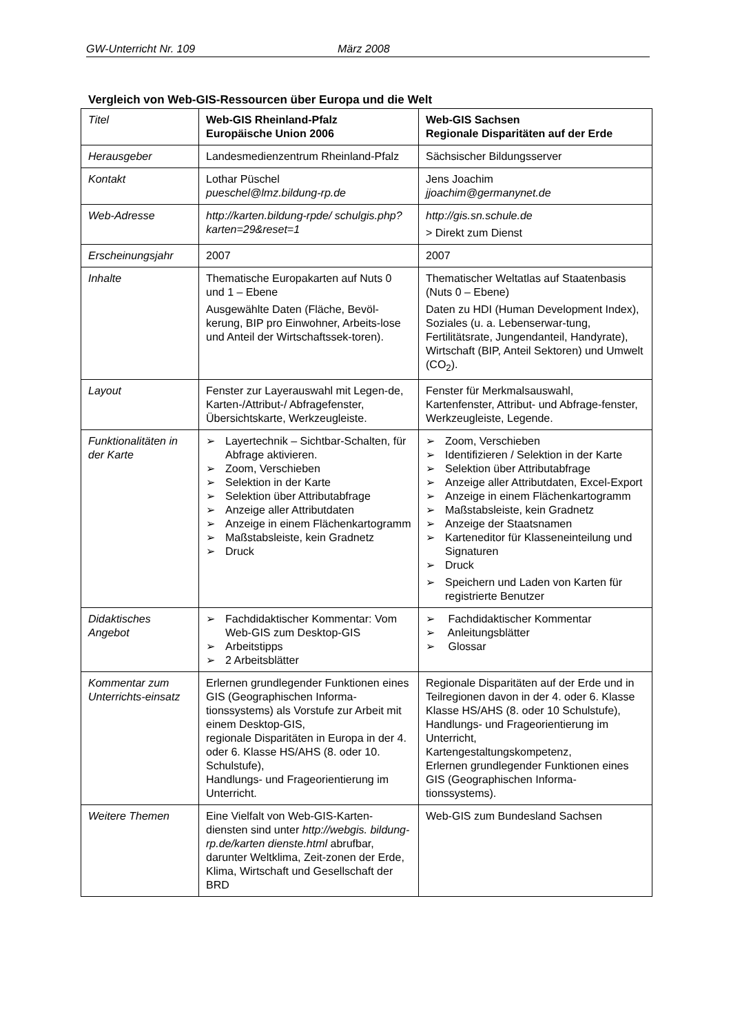GW-Unterricht Nr. 109 März 2008
Vergleich von Web-GIS-Ressourcen über Europa und die Welt
| Titel | Web-GIS Rheinland-Pfalz Europäische Union 2006 | Web-GIS Sachsen Regionale Disparitäten auf der Erde |
| Herausgeber | Landesmedienzentrum Rheinland-Pfalz | Sächsischer Bildungsserver |
| Kontakt | Lothar Püschel pueschel@lmz.bildung-rp.de | Jens Joachim jjoachim@germanynet.de |
| Web-Adresse | http://karten.bildung-rpde/ schulgis.php?karten=29&reset=1 | http://gis.sn.schule.de > Direkt zum Dienst |
| Erscheinungsjahr | 2007 | 2007 |
| Inhalte | Thematische Europakarten auf Nuts 0 und 1 – Ebene Ausgewählte Daten (Fläche, Bevöl-kerung, BIP pro Einwohner, Arbeits-lose und Anteil der Wirtschaftssek-toren). | Thematischer Weltatlas auf Staatenbasis (Nuts 0 – Ebene) Daten zu HDI (Human Development Index), Soziales (u. a. Lebenserwar-tung, Fertilitätsrate, Jungendanteil, Handyrate), Wirtschaft (BIP, Anteil Sektoren) und Umwelt (CO<sub>2</sub>). |
| Layout | Fenster zur Layerauswahl mit Legen-de, Karten-/Attribut-/ Abfragefenster, Übersichtskarte, Werkzeugleiste. | Fenster für Merkmalsauswahl, Kartenfenster, Attribut- und Abfrage-fenster, Werkzeugleiste, Legende. |
| Funktionalitäten in der Karte | ➢ Layertechnik – Sichtbar-Schalten, für Abfrage aktivieren. ➢ Zoom, Verschieben ➢ Selektion in der Karte ➢ Selektion über Attributabfrage ➢ Anzeige aller Attributdaten ➢ Anzeige in einem Flächenkartogramm ➢ Maßstabsleiste, kein Gradnetz ➢ Druck | ➢ Zoom, Verschieben ➢ Identifizieren / Selektion in der Karte ➢ Selektion über Attributabfrage ➢ Anzeige aller Attributdaten, Excel-Export ➢ Anzeige in einem Flächenkartogramm ➢ Maßstabsleiste, kein Gradnetz ➢ Anzeige der Staatsnamen ➢ Karteneditor für Klasseneinteilung und Signaturen ➢ Druck ➢ Speichern und Laden von Karten für registrierte Benutzer |
| Didaktisches Angebot | ➢ Fachdidaktischer Kommentar: Vom Web-GIS zum Desktop-GIS ➢ Arbeitstipps ➢ 2 Arbeitsblätter | ➢ Fachdidaktischer Kommentar ➢ Anleitungsblätter ➢ Glossar |
| Kommentar zum Unterrichts-einsatz | Erlernen grundlegender Funktionen eines GIS (Geographischen Informa-tionssystems) als Vorstufe zur Arbeit mit einem Desktop-GIS, regionale Disparitäten in Europa in der 4. oder 6. Klasse HS/AHS (8. oder 10. Schulstufe), Handlungs- und Frageorientierung im Unterricht. | Regionale Disparitäten auf der Erde und in Teilregionen davon in der 4. oder 6. Klasse Klasse HS/AHS (8. oder 10 Schulstufe), Handlungs- und Frageorientierung im Unterricht, Kartengestaltungskompetenz, Erlernen grundlegender Funktionen eines GIS (Geographischen Informa-tionssystems). |
| Weitere Themen | Eine Vielfalt von Web-GIS-Karten-diensten sind unter http://webgis. bildung-rp.de/karten dienste.html abrufbar, darunter Weltklima, Zeit-zonen der Erde, Klima, Wirtschaft und Gesellschaft der BRD | Web-GIS zum Bundesland Sachsen |